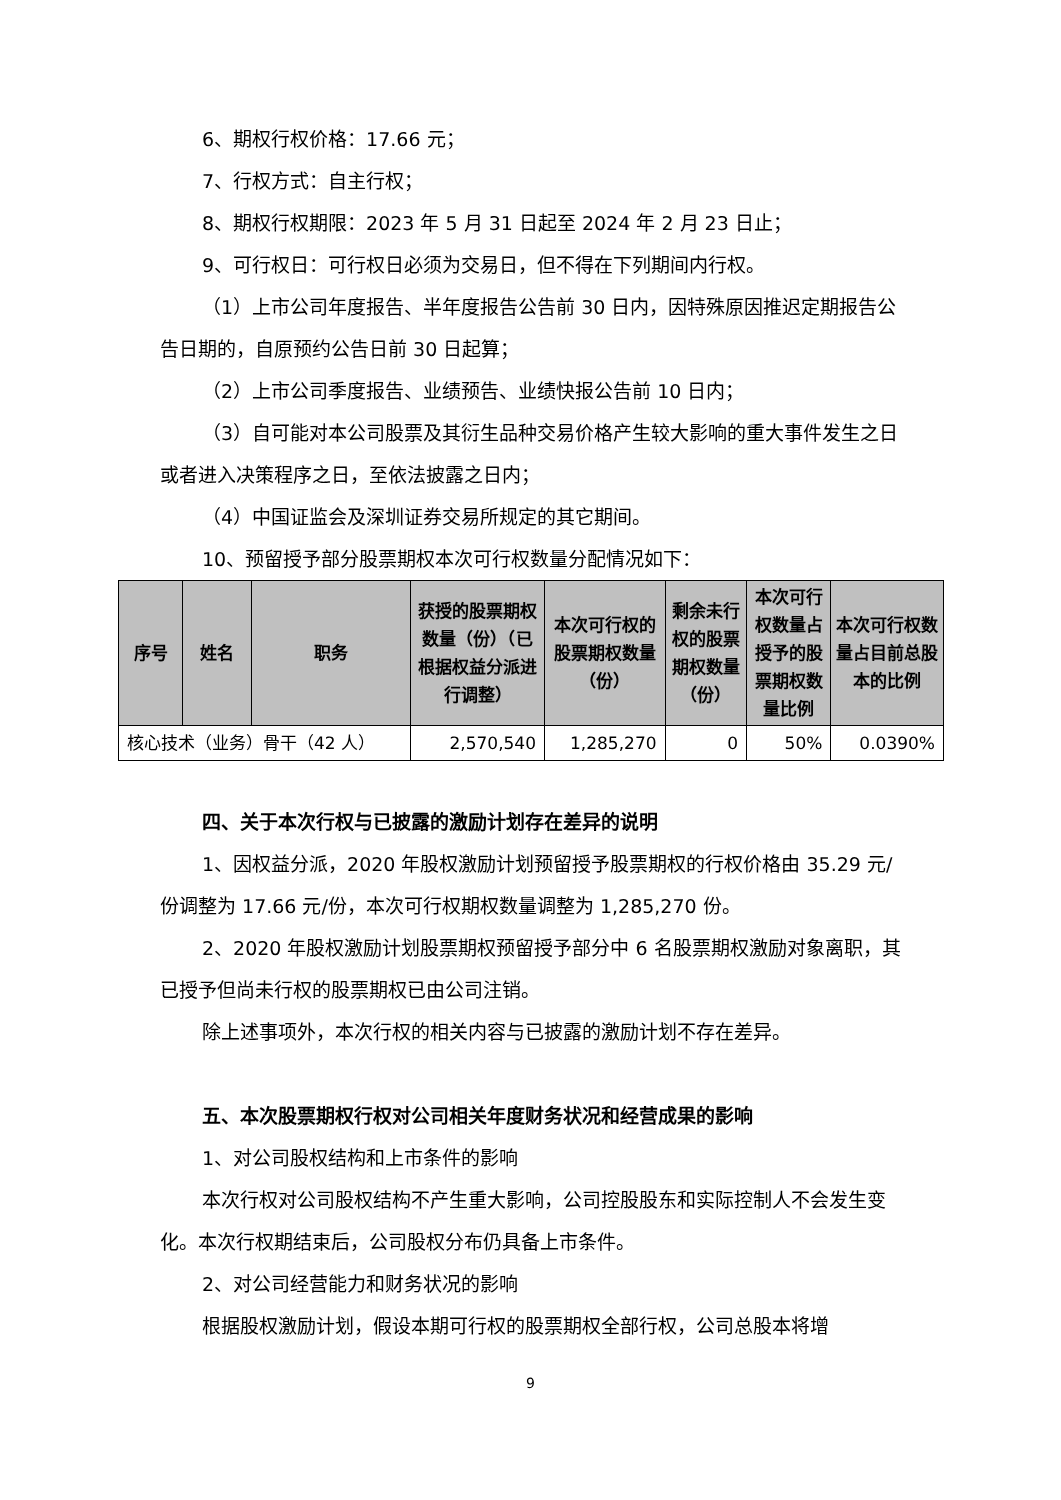6、期权行权价格：17.66 元；
7、行权方式：自主行权；
8、期权行权期限：2023 年 5 月 31 日起至 2024 年 2 月 23 日止；
9、可行权日：可行权日必须为交易日，但不得在下列期间内行权。
（1）上市公司年度报告、半年度报告公告前 30 日内，因特殊原因推迟定期报告公告日期的，自原预约公告日前 30 日起算；
（2）上市公司季度报告、业绩预告、业绩快报公告前 10 日内；
（3）自可能对本公司股票及其衍生品种交易价格产生较大影响的重大事件发生之日或者进入决策程序之日，至依法披露之日内；
（4）中国证监会及深圳证券交易所规定的其它期间。
10、预留授予部分股票期权本次可行权数量分配情况如下：
| 序号 | 姓名 | 职务 | 获授的股票期权数量（份）（已根据权益分派进行调整） | 本次可行权的股票期权数量（份） | 剩余未行权的股票期权数量（份） | 本次可行权数量占授予的股票期权数量比例 | 本次可行权数量占目前总股本的比例 |
| --- | --- | --- | --- | --- | --- | --- | --- |
| 核心技术（业务）骨干（42 人） | | | 2,570,540 | 1,285,270 | 0 | 50% | 0.0390% |
四、关于本次行权与已披露的激励计划存在差异的说明
1、因权益分派，2020 年股权激励计划预留授予股票期权的行权价格由 35.29 元/份调整为 17.66 元/份，本次可行权期权数量调整为 1,285,270 份。
2、2020 年股权激励计划股票期权预留授予部分中 6 名股票期权激励对象离职，其已授予但尚未行权的股票期权已由公司注销。
除上述事项外，本次行权的相关内容与已披露的激励计划不存在差异。
五、本次股票期权行权对公司相关年度财务状况和经营成果的影响
1、对公司股权结构和上市条件的影响
本次行权对公司股权结构不产生重大影响，公司控股股东和实际控制人不会发生变化。本次行权期结束后，公司股权分布仍具备上市条件。
2、对公司经营能力和财务状况的影响
根据股权激励计划，假设本期可行权的股票期权全部行权，公司总股本将增
9